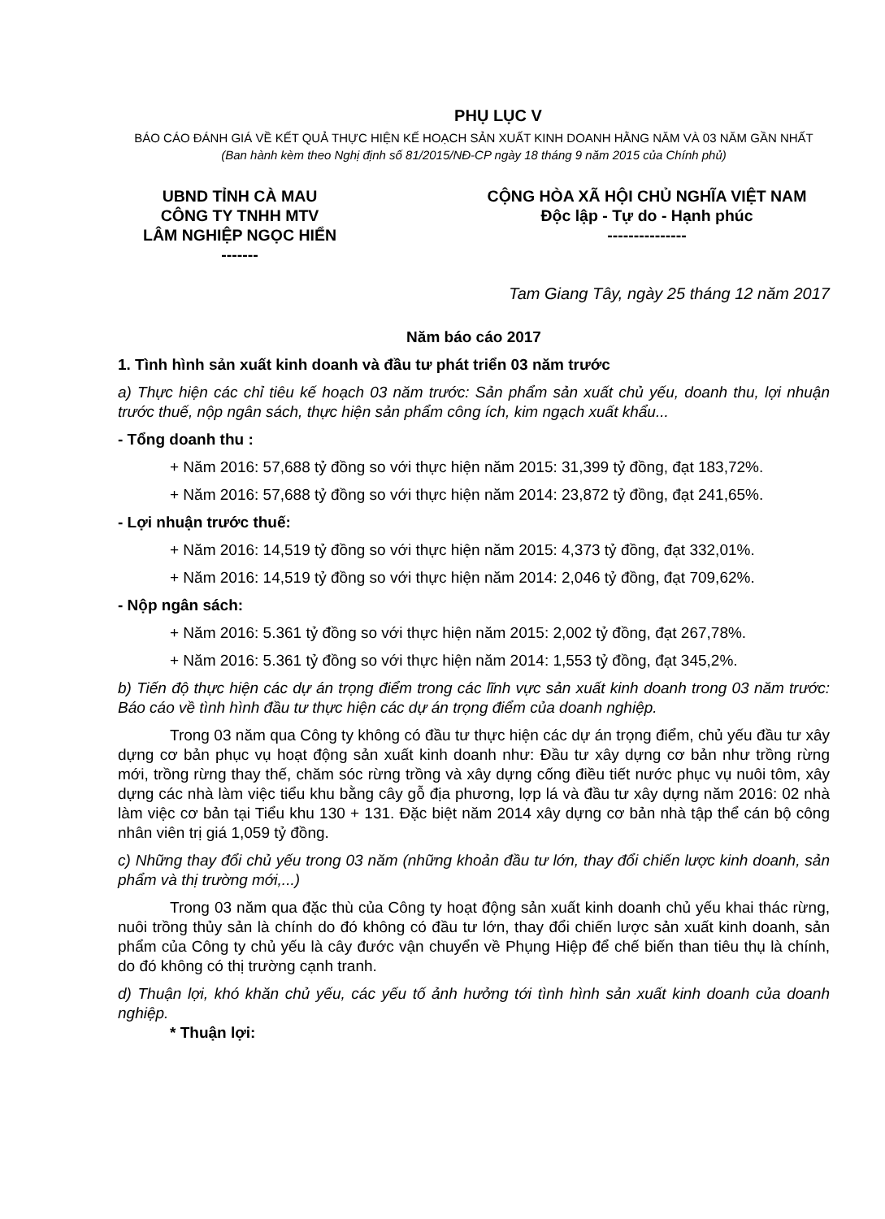PHỤ LỤC V
BÁO CÁO ĐÁNH GIÁ VỀ KẾT QUẢ THỰC HIỆN KẾ HOẠCH SẢN XUẤT KINH DOANH HẰNG NĂM VÀ 03 NĂM GẦN NHẤT
(Ban hành kèm theo Nghị định số 81/2015/NĐ-CP ngày 18 tháng 9 năm 2015 của Chính phủ)
UBND TỈNH CÀ MAU
CÔNG TY TNHH MTV
LÂM NGHIỆP NGỌC HIỂN
-------
CỘNG HÒA XÃ HỘI CHỦ NGHĨA VIỆT NAM
Độc lập - Tự do - Hạnh phúc
---------------
Tam Giang Tây, ngày 25 tháng 12 năm 2017
Năm báo cáo 2017
1. Tình hình sản xuất kinh doanh và đầu tư phát triển 03 năm trước
a) Thực hiện các chỉ tiêu kế hoạch 03 năm trước: Sản phẩm sản xuất chủ yếu, doanh thu, lợi nhuận trước thuế, nộp ngân sách, thực hiện sản phẩm công ích, kim ngạch xuất khẩu...
- Tổng doanh thu :
+ Năm 2016: 57,688 tỷ đồng so với thực hiện năm 2015: 31,399 tỷ đồng, đạt 183,72%.
+ Năm 2016: 57,688 tỷ đồng so với thực hiện năm 2014: 23,872 tỷ đồng, đạt 241,65%.
- Lợi nhuận trước thuế:
+ Năm 2016: 14,519 tỷ đồng so với thực hiện năm 2015: 4,373 tỷ đồng, đạt 332,01%.
+ Năm 2016: 14,519 tỷ đồng so với thực hiện năm 2014: 2,046 tỷ đồng, đạt 709,62%.
- Nộp ngân sách:
+ Năm 2016: 5.361 tỷ đồng so với thực hiện năm 2015: 2,002 tỷ đồng, đạt 267,78%.
+ Năm 2016: 5.361 tỷ đồng so với thực hiện năm 2014: 1,553 tỷ đồng, đạt 345,2%.
b) Tiến độ thực hiện các dự án trọng điểm trong các lĩnh vực sản xuất kinh doanh trong 03 năm trước: Báo cáo về tình hình đầu tư thực hiện các dự án trọng điểm của doanh nghiệp.
Trong 03 năm qua Công ty không có đầu tư thực hiện các dự án trọng điểm, chủ yếu đầu tư xây dựng cơ bản phục vụ hoạt động sản xuất kinh doanh như: Đầu tư xây dựng cơ bản như trồng rừng mới, trồng rừng thay thế, chăm sóc rừng trồng và xây dựng cống điều tiết nước phục vụ nuôi tôm, xây dựng các nhà làm việc tiểu khu bằng cây gỗ địa phương, lợp lá và đầu tư xây dựng năm 2016: 02 nhà làm việc cơ bản tại Tiểu khu 130 + 131. Đặc biệt năm 2014 xây dựng cơ bản nhà tập thể cán bộ công nhân viên trị giá 1,059 tỷ đồng.
c) Những thay đổi chủ yếu trong 03 năm (những khoản đầu tư lớn, thay đổi chiến lược kinh doanh, sản phẩm và thị trường mới,...)
Trong 03 năm qua đặc thù của Công ty hoạt động sản xuất kinh doanh chủ yếu khai thác rừng, nuôi trồng thủy sản là chính do đó không có đầu tư lớn, thay đổi chiến lược sản xuất kinh doanh, sản phẩm của Công ty chủ yếu là cây đước vận chuyển về Phụng Hiệp để chế biến than tiêu thụ là chính, do đó không có thị trường cạnh tranh.
d) Thuận lợi, khó khăn chủ yếu, các yếu tố ảnh hưởng tới tình hình sản xuất kinh doanh của doanh nghiệp.
* Thuận lợi: